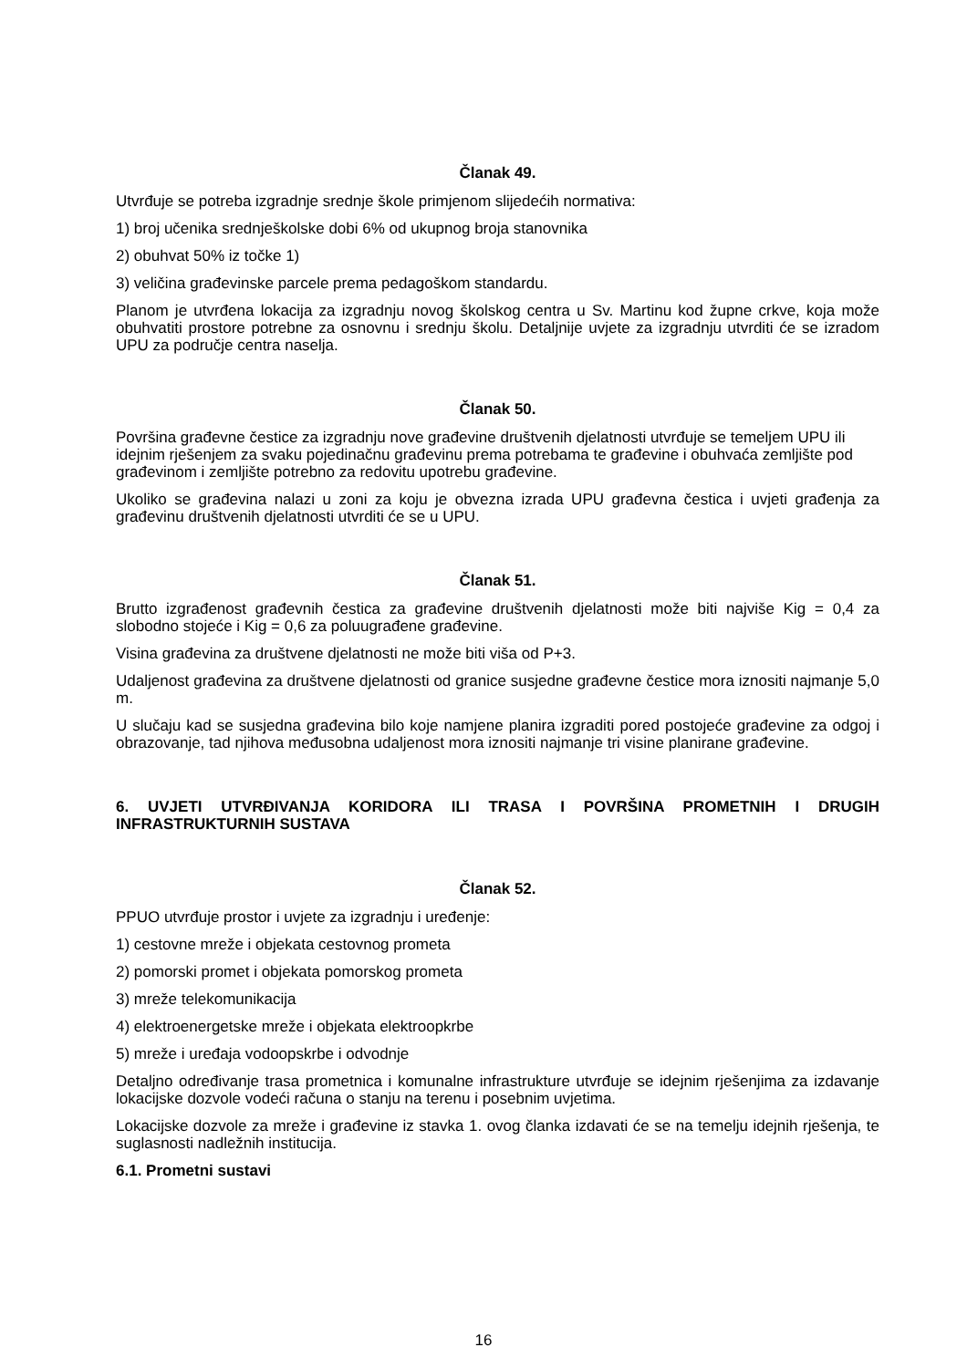Članak 49.
Utvrđuje se potreba izgradnje srednje škole primjenom slijedećih normativa:
1) broj učenika srednješkolske dobi 6% od ukupnog broja stanovnika
2) obuhvat 50% iz točke 1)
3) veličina građevinske parcele prema pedagoškom standardu.
Planom je utvrđena lokacija za izgradnju novog školskog centra u Sv. Martinu kod župne crkve, koja može obuhvatiti prostore potrebne za osnovnu i srednju školu. Detaljnije uvjete za izgradnju utvrditi će se izradom UPU za područje centra naselja.
Članak 50.
Površina građevne čestice za izgradnju nove građevine društvenih djelatnosti utvrđuje se temeljem UPU ili idejnim rješenjem za svaku pojedinačnu građevinu prema potrebama te građevine i obuhvaća zemljište pod građevinom i zemljište potrebno za redovitu upotrebu građevine.
Ukoliko se građevina nalazi u zoni za koju je obvezna izrada UPU građevna čestica i uvjeti građenja za građevinu društvenih djelatnosti utvrditi će se u UPU.
Članak 51.
Brutto izgrađenost građevnih čestica za građevine društvenih djelatnosti može biti najviše Kig = 0,4 za slobodno stojeće i Kig = 0,6 za poluugrađene građevine.
Visina građevina za društvene djelatnosti ne može biti viša od P+3.
Udaljenost građevina za društvene djelatnosti od granice susjedne građevne čestice mora iznositi najmanje 5,0 m.
U slučaju kad se susjedna građevina bilo koje namjene planira izgraditi pored postojeće građevine za odgoj i obrazovanje, tad njihova međusobna udaljenost mora iznositi najmanje tri visine planirane građevine.
6. UVJETI UTVRĐIVANJA KORIDORA ILI TRASA I POVRŠINA PROMETNIH I DRUGIH INFRASTRUKTURNIH SUSTAVA
Članak 52.
PPUO utvrđuje prostor i uvjete za izgradnju i uređenje:
1) cestovne mreže i objekata cestovnog prometa
2) pomorski promet i objekata pomorskog prometa
3) mreže telekomunikacija
4) elektroenergetske mreže i objekata elektroopkrbe
5) mreže i uređaja vodoopskrbe i odvodnje
Detaljno određivanje trasa prometnica i komunalne infrastrukture utvrđuje se idejnim rješenjima za izdavanje lokacijske dozvole vodeći računa o stanju na terenu i posebnim uvjetima.
Lokacijske dozvole za mreže i građevine iz stavka 1. ovog članka izdavati će se na temelju idejnih rješenja, te suglasnosti nadležnih institucija.
6.1. Prometni sustavi
16